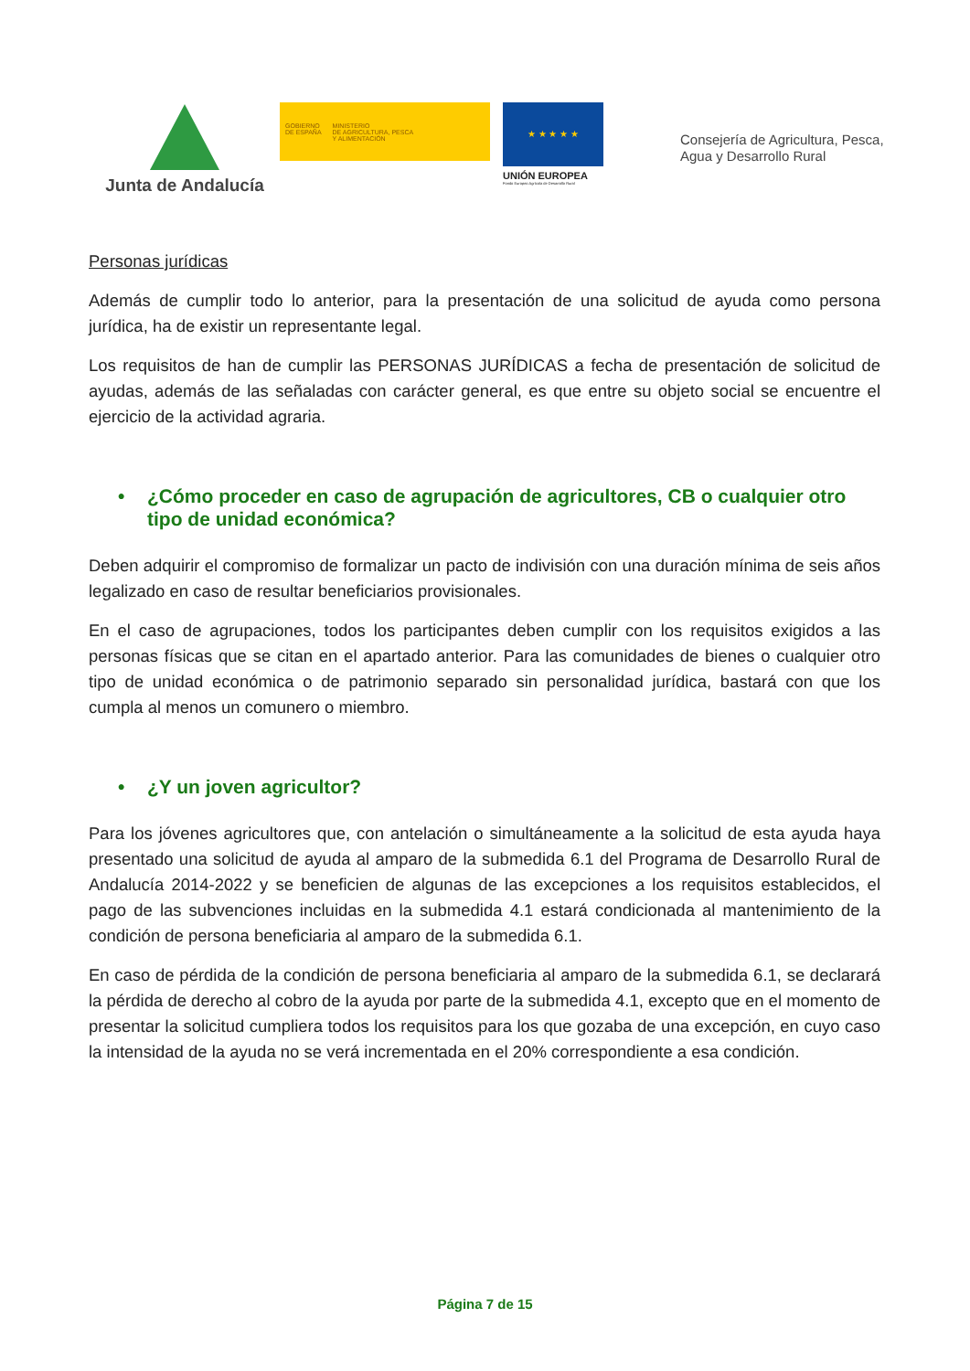Junta de Andalucía
GOBIERNO
DE ESPAÑA
MINISTERIO
DE AGRICULTURA, PESCA
Y ALIMENTACIÓN
★ ★ ★ ★ ★
UNIÓN EUROPEA
Fondo Europeo Agrícola de Desarrollo Rural
Consejería de Agricultura, Pesca,
Agua y Desarrollo Rural
Personas jurídicas
Además de cumplir todo lo anterior, para la presentación de una solicitud de ayuda como persona jurídica, ha de existir un representante legal.
Los requisitos de han de cumplir las PERSONAS JURÍDICAS a fecha de presentación de solicitud de ayudas, además de las señaladas con carácter general, es que entre su objeto social se encuentre el ejercicio de la actividad agraria.
• ¿Cómo proceder en caso de agrupación de agricultores, CB o cualquier otro tipo de unidad económica?
Deben adquirir el compromiso de formalizar un pacto de indivisión con una duración mínima de seis años legalizado en caso de resultar beneficiarios provisionales.
En el caso de agrupaciones, todos los participantes deben cumplir con los requisitos exigidos a las personas físicas que se citan en el apartado anterior. Para las comunidades de bienes o cualquier otro tipo de unidad económica o de patrimonio separado sin personalidad jurídica, bastará con que los cumpla al menos un comunero o miembro.
• ¿Y un joven agricultor?
Para los jóvenes agricultores que, con antelación o simultáneamente a la solicitud de esta ayuda haya presentado una solicitud de ayuda al amparo de la submedida 6.1 del Programa de Desarrollo Rural de Andalucía 2014-2022 y se beneficien de algunas de las excepciones a los requisitos establecidos, el pago de las subvenciones incluidas en la submedida 4.1 estará condicionada al mantenimiento de la condición de persona beneficiaria al amparo de la submedida 6.1.
En caso de pérdida de la condición de persona beneficiaria al amparo de la submedida 6.1, se declarará la pérdida de derecho al cobro de la ayuda por parte de la submedida 4.1, excepto que en el momento de presentar la solicitud cumpliera todos los requisitos para los que gozaba de una excepción, en cuyo caso la intensidad de la ayuda no se verá incrementada en el 20% correspondiente a esa condición.
Página 7 de 15